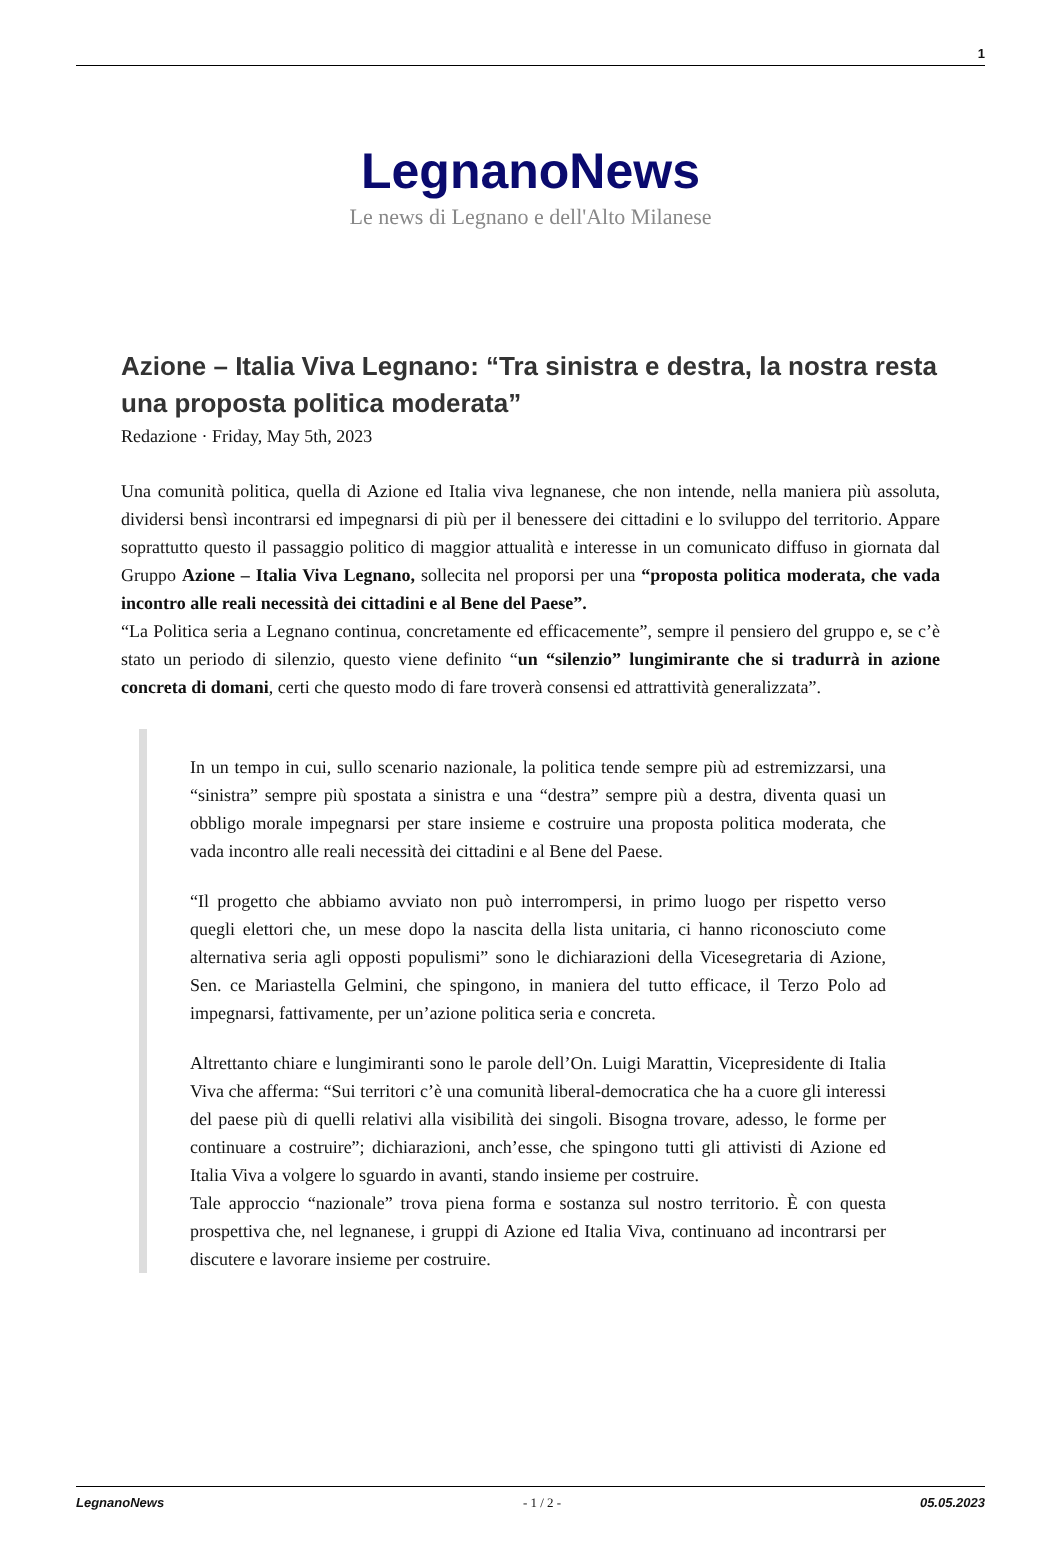1
LegnanoNews
Le news di Legnano e dell'Alto Milanese
Azione – Italia Viva Legnano: “Tra sinistra e destra, la nostra resta una proposta politica moderata”
Redazione · Friday, May 5th, 2023
Una comunità politica, quella di Azione ed Italia viva legnanese, che non intende, nella maniera più assoluta, dividersi bensì incontrarsi ed impegnarsi di più per il benessere dei cittadini e lo sviluppo del territorio. Appare soprattutto questo il passaggio politico di maggior attualità e interesse in un comunicato diffuso in giornata dal Gruppo Azione – Italia Viva Legnano, sollecita nel proporsi per una “proposta politica moderata, che vada incontro alle reali necessità dei cittadini e al Bene del Paese”.
“La Politica seria a Legnano continua, concretamente ed efficacemente”, sempre il pensiero del gruppo e, se c’è stato un periodo di silenzio, questo viene definito “un “silenzio” lungimirante che si tradurrà in azione concreta di domani, certi che questo modo di fare troverà consensi ed attrattività generalizzata”.
In un tempo in cui, sullo scenario nazionale, la politica tende sempre più ad estremizzarsi, una “sinistra” sempre più spostata a sinistra e una “destra” sempre più a destra, diventa quasi un obbligo morale impegnarsi per stare insieme e costruire una proposta politica moderata, che vada incontro alle reali necessità dei cittadini e al Bene del Paese.
“Il progetto che abbiamo avviato non può interrompersi, in primo luogo per rispetto verso quegli elettori che, un mese dopo la nascita della lista unitaria, ci hanno riconosciuto come alternativa seria agli opposti populismi” sono le dichiarazioni della Vicesegretaria di Azione, Sen. ce Mariastella Gelmini, che spingono, in maniera del tutto efficace, il Terzo Polo ad impegnarsi, fattivamente, per un’azione politica seria e concreta.
Altrettanto chiare e lungimiranti sono le parole dell’On. Luigi Marattin, Vicepresidente di Italia Viva che afferma: “Sui territori c’è una comunità liberal-democratica che ha a cuore gli interessi del paese più di quelli relativi alla visibilità dei singoli. Bisogna trovare, adesso, le forme per continuare a costruire”; dichiarazioni, anch’esse, che spingono tutti gli attivisti di Azione ed Italia Viva a volgere lo sguardo in avanti, stando insieme per costruire.
Tale approccio “nazionale” trova piena forma e sostanza sul nostro territorio. È con questa prospettiva che, nel legnanese, i gruppi di Azione ed Italia Viva, continuano ad incontrarsi per discutere e lavorare insieme per costruire.
LegnanoNews - 1 / 2 - 05.05.2023